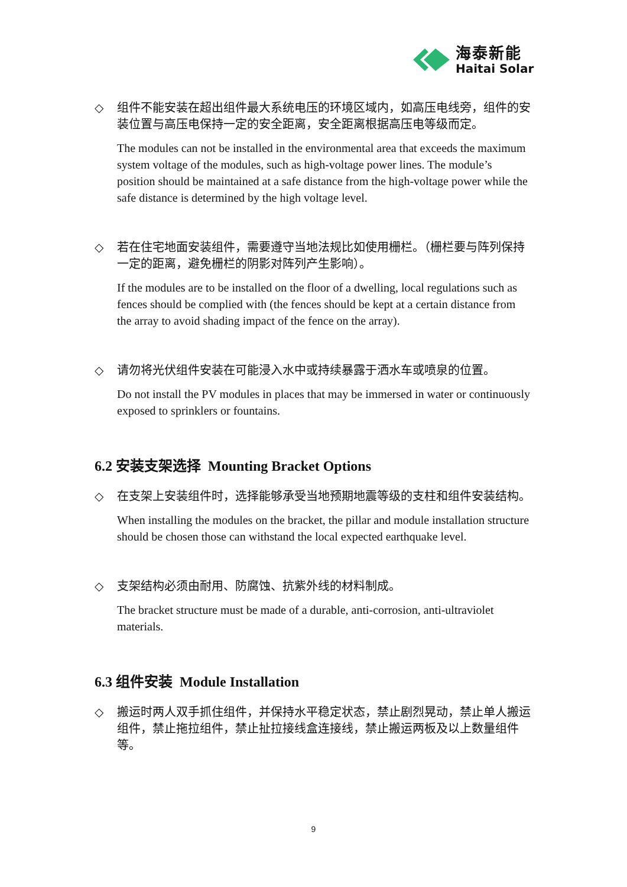海泰新能
Haitai Solar
◇ 组件不能安装在超出组件最大系统电压的环境区域内，如高压电线旁，组件的安装位置与高压电保持一定的安全距离，安全距离根据高压电等级而定。
The modules can not be installed in the environmental area that exceeds the maximum system voltage of the modules, such as high-voltage power lines. The module’s position should be maintained at a safe distance from the high-voltage power while the safe distance is determined by the high voltage level.
◇ 若在住宅地面安装组件，需要遵守当地法规比如使用栅栏。（栅栏要与阵列保持一定的距离，避免栅栏的阴影对阵列产生影响）。
If the modules are to be installed on the floor of a dwelling, local regulations such as fences should be complied with (the fences should be kept at a certain distance from the array to avoid shading impact of the fence on the array).
◇ 请勿将光伏组件安装在可能浸入水中或持续暴露于洒水车或喷泉的位置。
Do not install the PV modules in places that may be immersed in water or continuously exposed to sprinklers or fountains.
6.2 安装支架选择 Mounting Bracket Options
◇ 在支架上安装组件时，选择能够承受当地预期地震等级的支柱和组件安装结构。
When installing the modules on the bracket, the pillar and module installation structure should be chosen those can withstand the local expected earthquake level.
◇ 支架结构必须由耐用、防腐蚀、抗紫外线的材料制成。
The bracket structure must be made of a durable, anti-corrosion, anti-ultraviolet materials.
6.3 组件安装 Module Installation
◇ 搬运时两人双手抓住组件，并保持水平稳定状态，禁止剧烈晃动，禁止单人搬运组件，禁止拖拉组件，禁止扯拉接线盒连接线，禁止搬运两板及以上数量组件等。
9